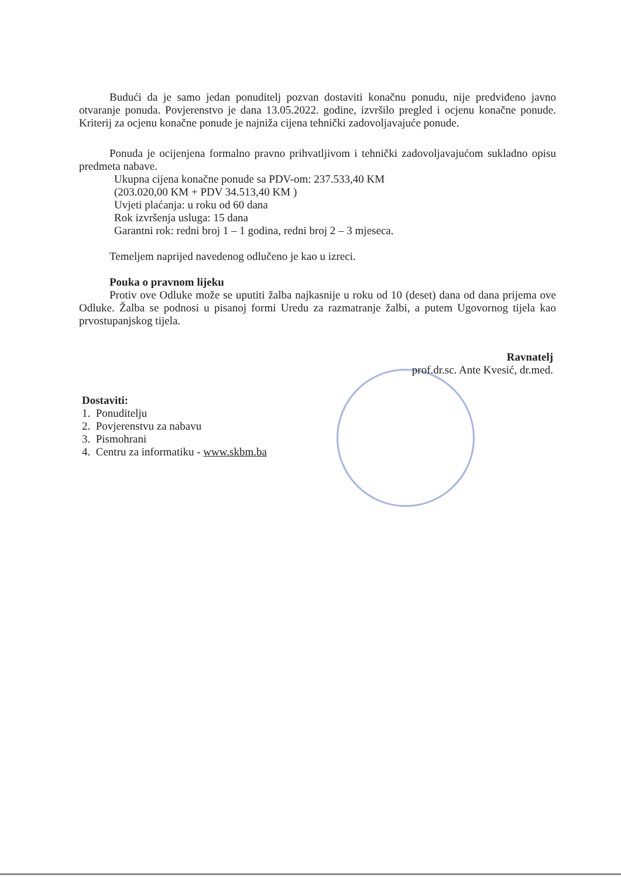Budući da je samo jedan ponuditelj pozvan dostaviti konačnu ponudu, nije predviđeno javno otvaranje ponuda. Povjerenstvo je dana 13.05.2022. godine, izvršilo pregled i ocjenu konačne ponude. Kriterij za ocjenu konačne ponude je najniža cijena tehnički zadovoljavajuće ponude.
Ponuda je ocijenjena formalno pravno prihvatljivom i tehnički zadovoljavajućom sukladno opisu predmeta nabave.
Ukupna cijena konačne ponude sa PDV-om: 237.533,40 KM
(203.020,00 KM + PDV 34.513,40 KM )
Uvjeti plaćanja: u roku od 60 dana
Rok izvršenja usluga: 15 dana
Garantni rok: redni broj 1 – 1 godina, redni broj 2 – 3 mjeseca.
Temeljem naprijed navedenog odlučeno je kao u izreci.
Pouka o pravnom lijeku
Protiv ove Odluke može se uputiti žalba najkasnije u roku od 10 (deset) dana od dana prijema ove Odluke. Žalba se podnosi u pisanoj formi Uredu za razmatranje žalbi, a putem Ugovornog tijela kao prvostupanjskog tijela.
Ravnatelj
prof.dr.sc. Ante Kvesić, dr.med.
Dostaviti:
1. Ponuditelju
2. Povjerenstvu za nabavu
3. Pismohrani
4. Centru za informatiku - www.skbm.ba